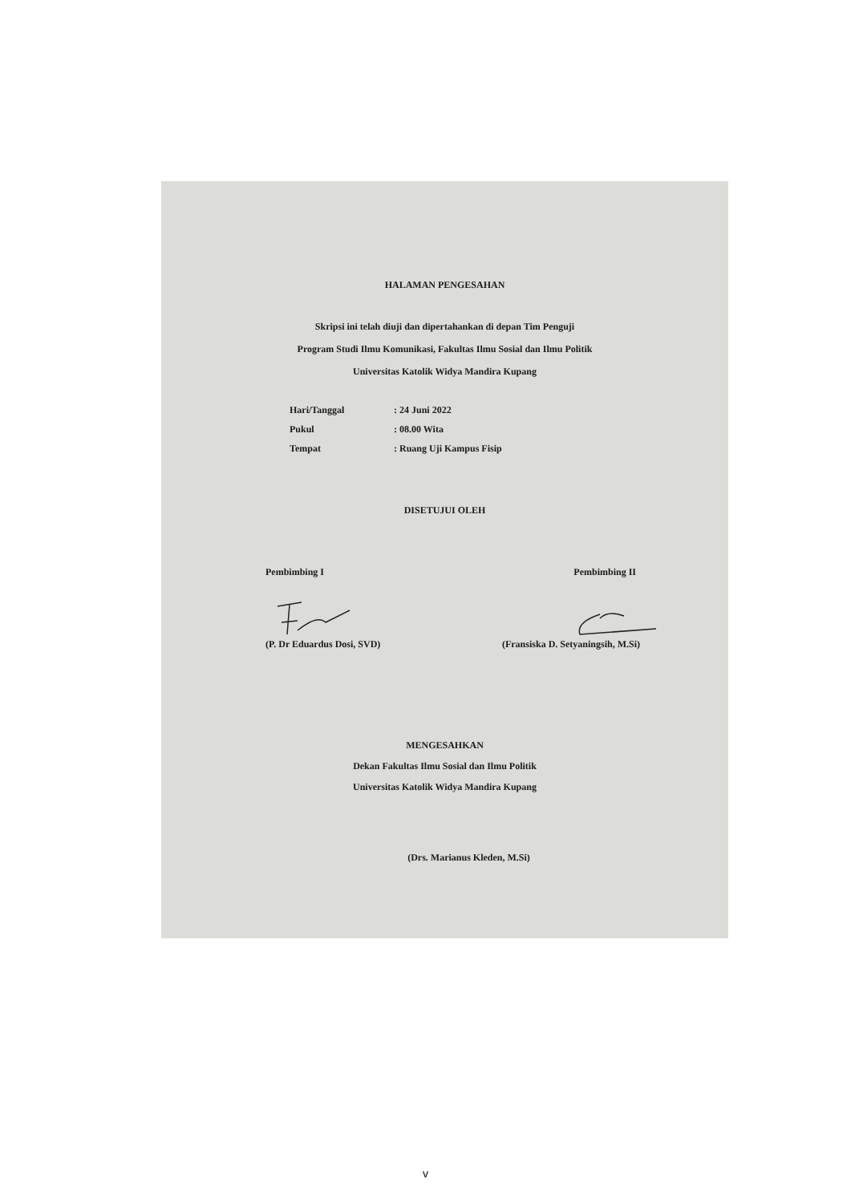HALAMAN PENGESAHAN
Skripsi ini telah diuji dan dipertahankan di depan Tim Penguji
Program Studi Ilmu Komunikasi, Fakultas Ilmu Sosial dan Ilmu Politik
Universitas Katolik Widya Mandira Kupang
Hari/Tanggal: 24 Juni 2022
Pukul: 08.00 Wita
Tempat: Ruang Uji Kampus Fisip
DISETUJUI OLEH
Pembimbing I Pembimbing II
(P. Dr Eduardus Dosi, SVD) (Fransiska D. Setyaningsih, M.Si)
MENGESAHKAN
Dekan Fakultas Ilmu Sosial dan Ilmu Politik
Universitas Katolik Widya Mandira Kupang
(Drs. Marianus Kleden, M.Si)
v